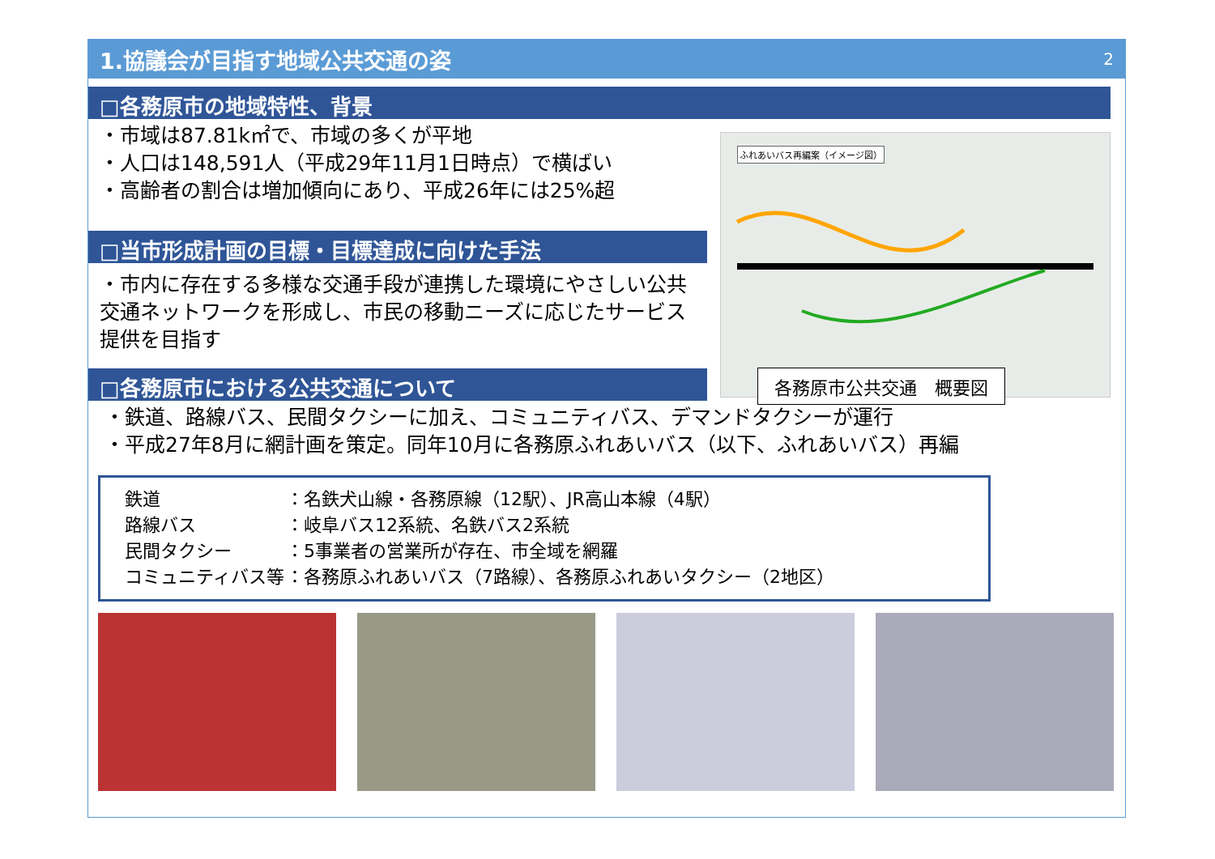1.協議会が目指す地域公共交通の姿 2
□各務原市の地域特性、背景
・市域は87.81k㎡で、市域の多くが平地
・人口は148,591人（平成29年11月1日時点）で横ばい
・高齢者の割合は増加傾向にあり、平成26年には25%超
□当市形成計画の目標・目標達成に向けた手法
・市内に存在する多様な交通手段が連携した環境にやさしい公共交通ネットワークを形成し、市民の移動ニーズに応じたサービス提供を目指す
□各務原市における公共交通について
ふれあいバス再編案（イメージ図）
各務原市公共交通　概要図
・鉄道、路線バス、民間タクシーに加え、コミュニティバス、デマンドタクシーが運行
・平成27年8月に網計画を策定。同年10月に各務原ふれあいバス（以下、ふれあいバス）再編
| 鉄道 | ：名鉄犬山線・各務原線（12駅）、JR高山本線（4駅） |
| 路線バス | ：岐阜バス12系統、名鉄バス2系統 |
| 民間タクシー | ：5事業者の営業所が存在、市全域を網羅 |
| コミュニティバス等 | ：各務原ふれあいバス（7路線）、各務原ふれあいタクシー（2地区） |